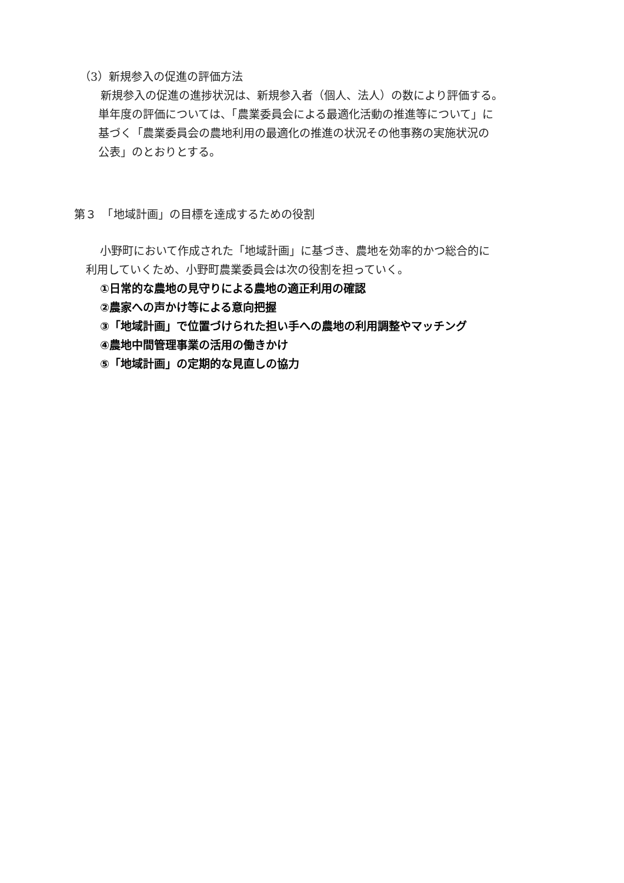（3）新規参入の促進の評価方法
新規参入の促進の進捗状況は、新規参入者（個人、法人）の数により評価する。
単年度の評価については、「農業委員会による最適化活動の推進等について」に
基づく「農業委員会の農地利用の最適化の推進の状況その他事務の実施状況の
公表」のとおりとする。
第３　「地域計画」の目標を達成するための役割
小野町において作成された「地域計画」に基づき、農地を効率的かつ総合的に
利用していくため、小野町農業委員会は次の役割を担っていく。
①日常的な農地の見守りによる農地の適正利用の確認
②農家への声かけ等による意向把握
③「地域計画」で位置づけられた担い手への農地の利用調整やマッチング
④農地中間管理事業の活用の働きかけ
⑤「地域計画」の定期的な見直しの協力